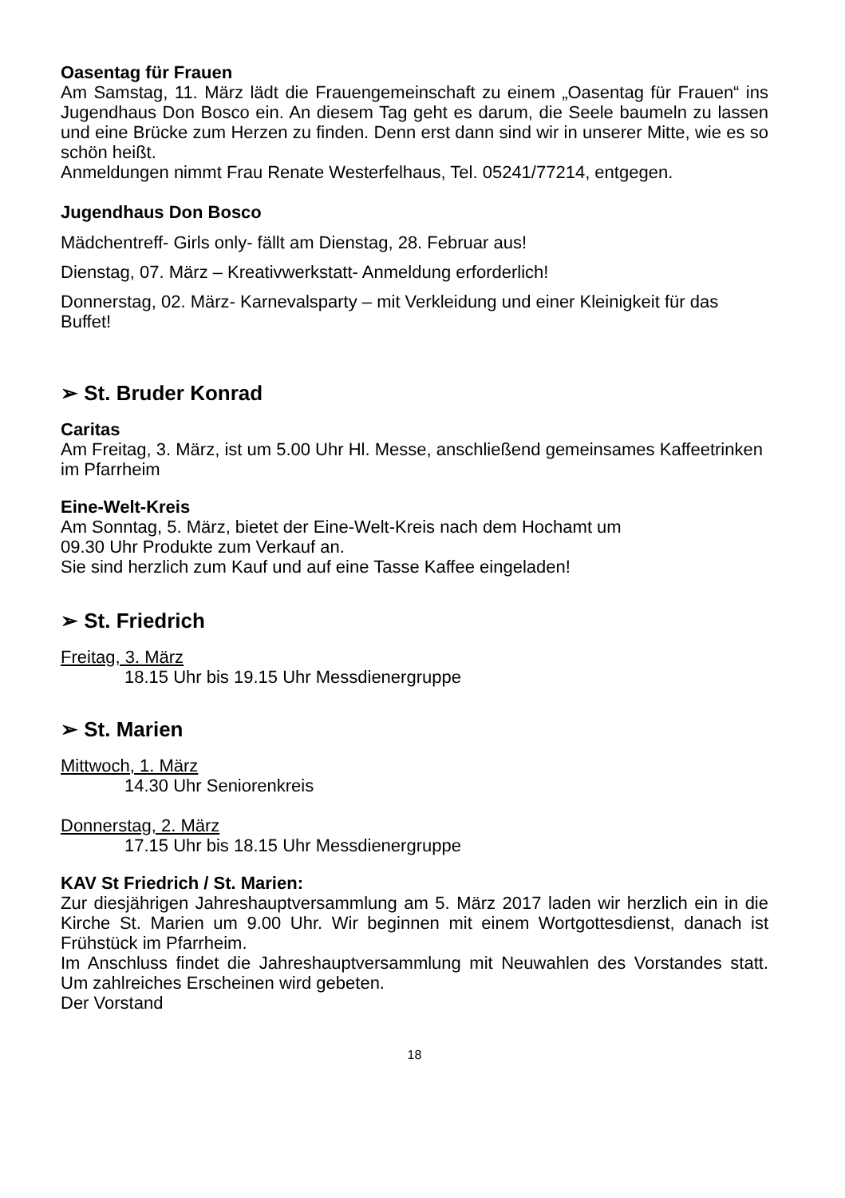Oasentag für Frauen
Am Samstag, 11. März lädt die Frauengemeinschaft zu einem „Oasentag für Frauen“ ins Jugendhaus Don Bosco ein. An diesem Tag geht es darum, die Seele baumeln zu lassen und eine Brücke zum Herzen zu finden. Denn erst dann sind wir in unserer Mitte, wie es so schön heißt.
Anmeldungen nimmt Frau Renate Westerfelhaus, Tel. 05241/77214, entgegen.
Jugendhaus Don Bosco
Mädchentreff- Girls only- fällt am Dienstag, 28. Februar aus!
Dienstag, 07. März – Kreativwerkstatt- Anmeldung erforderlich!
Donnerstag, 02. März- Karnevalsparty – mit Verkleidung und einer Kleinigkeit für das Buffet!
➢ St. Bruder Konrad
Caritas
Am Freitag, 3. März, ist um 5.00 Uhr Hl. Messe, anschließend gemeinsames Kaffeetrinken im Pfarrheim
Eine-Welt-Kreis
Am Sonntag, 5. März, bietet der Eine-Welt-Kreis nach dem Hochamt um
09.30 Uhr Produkte zum Verkauf an.
Sie sind herzlich zum Kauf und auf eine Tasse Kaffee eingeladen!
➢ St. Friedrich
Freitag, 3. März
18.15 Uhr bis 19.15 Uhr Messdienergruppe
➢ St. Marien
Mittwoch, 1. März
14.30 Uhr Seniorenkreis
Donnerstag, 2. März
17.15 Uhr bis 18.15 Uhr Messdienergruppe
KAV St Friedrich / St. Marien:
Zur diesjährigen Jahreshauptversammlung am 5. März 2017 laden wir herzlich ein in die Kirche St. Marien um 9.00 Uhr. Wir beginnen mit einem Wortgottesdienst, danach ist Frühstück im Pfarrheim.
Im Anschluss findet die Jahreshauptversammlung mit Neuwahlen des Vorstandes statt. Um zahlreiches Erscheinen wird gebeten.
Der Vorstand
18